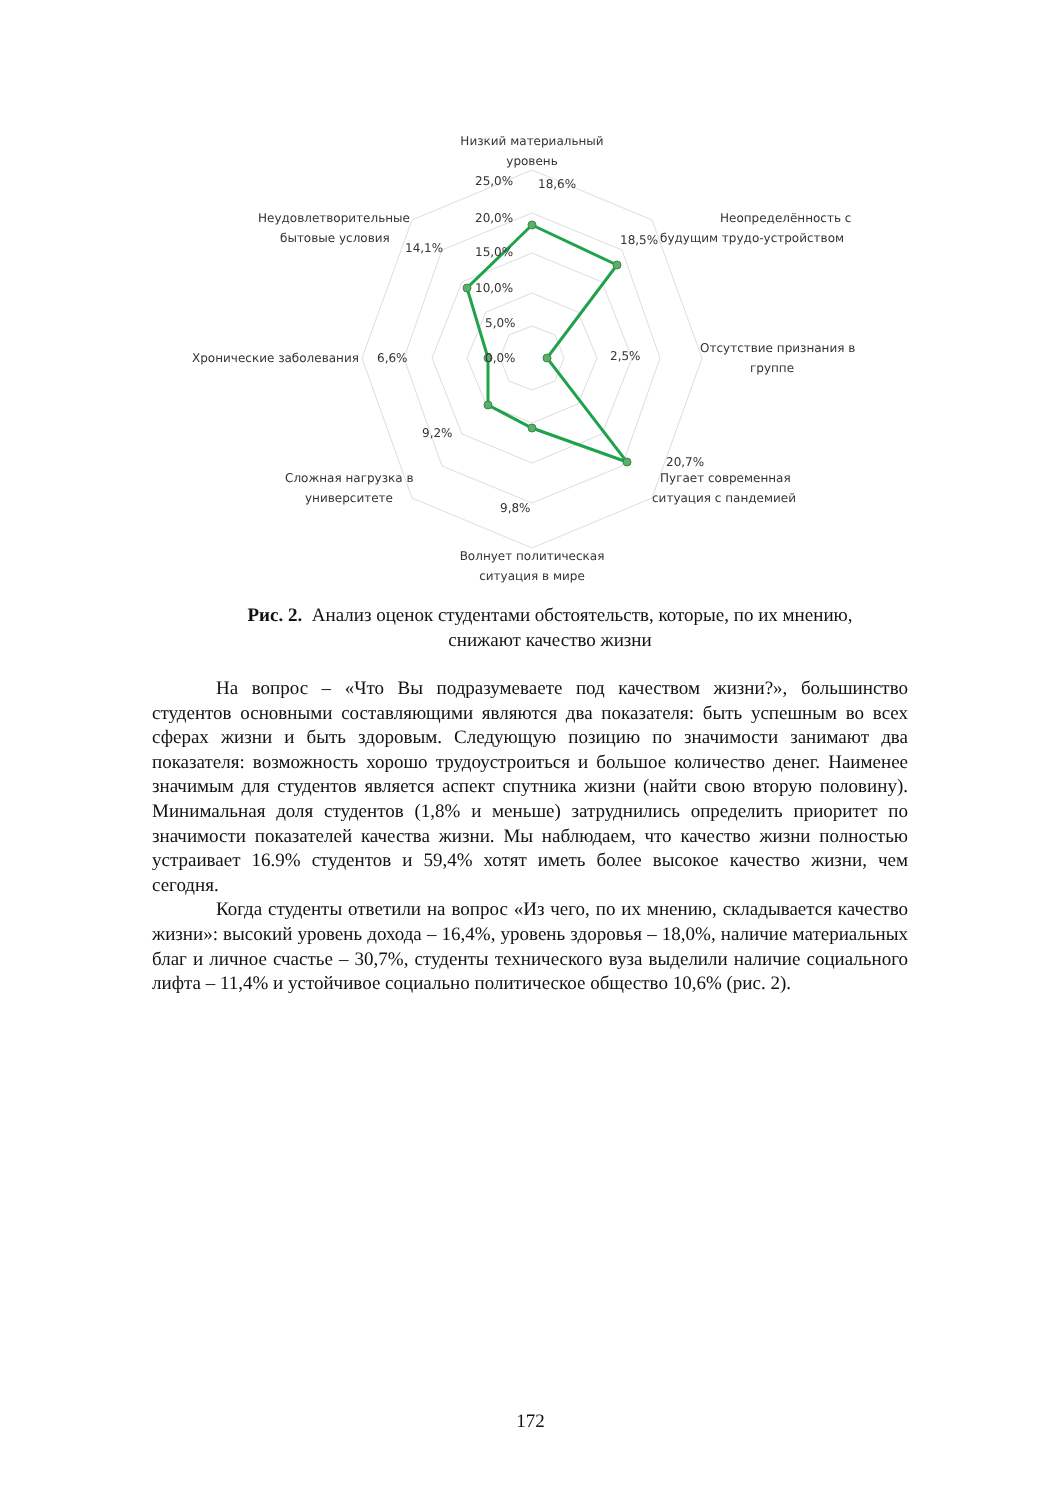Низкий материальный
уровень
25,0%
18,6%
20,0%
15,0%
10,0%
5,0%
0,0%
Неопределённость с
будущим трудо-устройством
18,5%
Отсутствие признания в
группе
2,5%
20,7%
Пугает современная
ситуация с пандемией
9,8%
Волнует политическая
ситуация в мире
Сложная нагрузка в
университете
9,2%
Хронические заболевания
6,6%
Неудовлетворительные
бытовые условия
14,1%
Рис. 2. Анализ оценок студентами обстоятельств, которые, по их мнению,
снижают качество жизни
На вопрос – «Что Вы подразумеваете под качеством жизни?», большинство студентов основными составляющими являются два показателя: быть успешным во всех сферах жизни и быть здоровым. Следующую позицию по значимости занимают два показателя: возможность хорошо трудоустроиться и большое количество денег. Наименее значимым для студентов является аспект спутника жизни (найти свою вторую половину). Минимальная доля студентов (1,8% и меньше) затруднились определить приоритет по значимости показателей качества жизни. Мы наблюдаем, что качество жизни полностью устраивает 16.9% студентов и 59,4% хотят иметь более высокое качество жизни, чем сегодня.
Когда студенты ответили на вопрос «Из чего, по их мнению, складывается качество жизни»: высокий уровень дохода – 16,4%, уровень здоровья – 18,0%, наличие материальных благ и личное счастье – 30,7%, студенты технического вуза выделили наличие социального лифта – 11,4% и устойчивое социально политическое общество 10,6% (рис. 2).
172